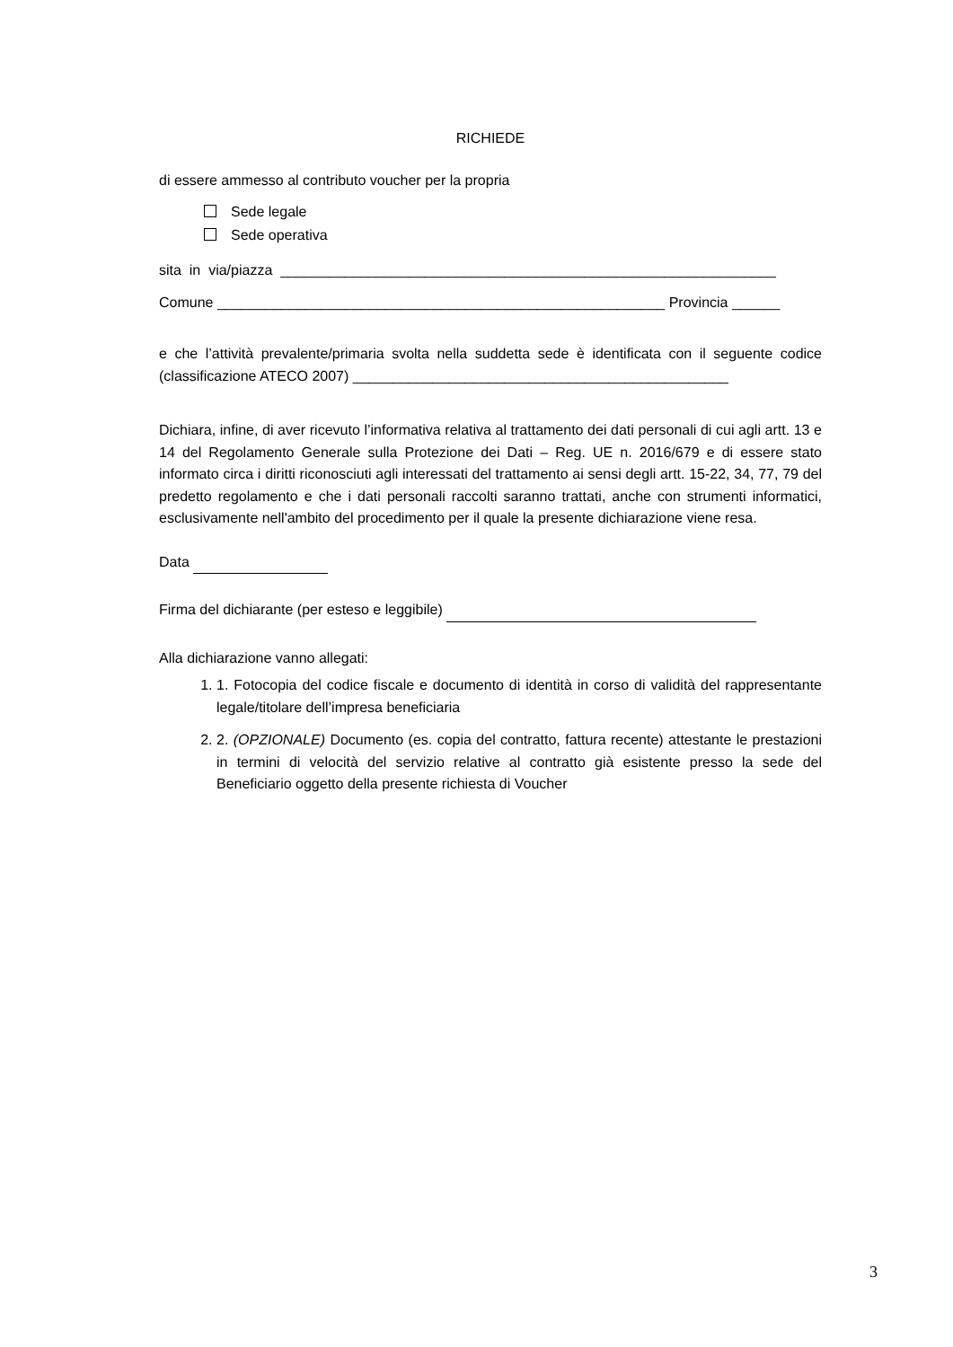RICHIEDE
di essere ammesso al contributo voucher per la propria
Sede legale
Sede operativa
sita in via/piazza ______________________________________________________________
Comune ________________________________________________________ Provincia ______
e che l’attività prevalente/primaria svolta nella suddetta sede è identificata con il seguente codice (classificazione ATECO 2007) _______________________________________________
Dichiara, infine, di aver ricevuto l’informativa relativa al trattamento dei dati personali di cui agli artt. 13 e 14 del Regolamento Generale sulla Protezione dei Dati – Reg. UE n. 2016/679 e di essere stato informato circa i diritti riconosciuti agli interessati del trattamento ai sensi degli artt. 15-22, 34, 77, 79 del predetto regolamento e che i dati personali raccolti saranno trattati, anche con strumenti informatici, esclusivamente nell'ambito del procedimento per il quale la presente dichiarazione viene resa.
Data
Firma del dichiarante (per esteso e leggibile)
Alla dichiarazione vanno allegati:
1. 1. Fotocopia del codice fiscale e documento di identità in corso di validità del rappresentante legale/titolare dell’impresa beneficiaria
2. 2. (OPZIONALE) Documento (es. copia del contratto, fattura recente) attestante le prestazioni in termini di velocità del servizio relative al contratto già esistente presso la sede del Beneficiario oggetto della presente richiesta di Voucher
3